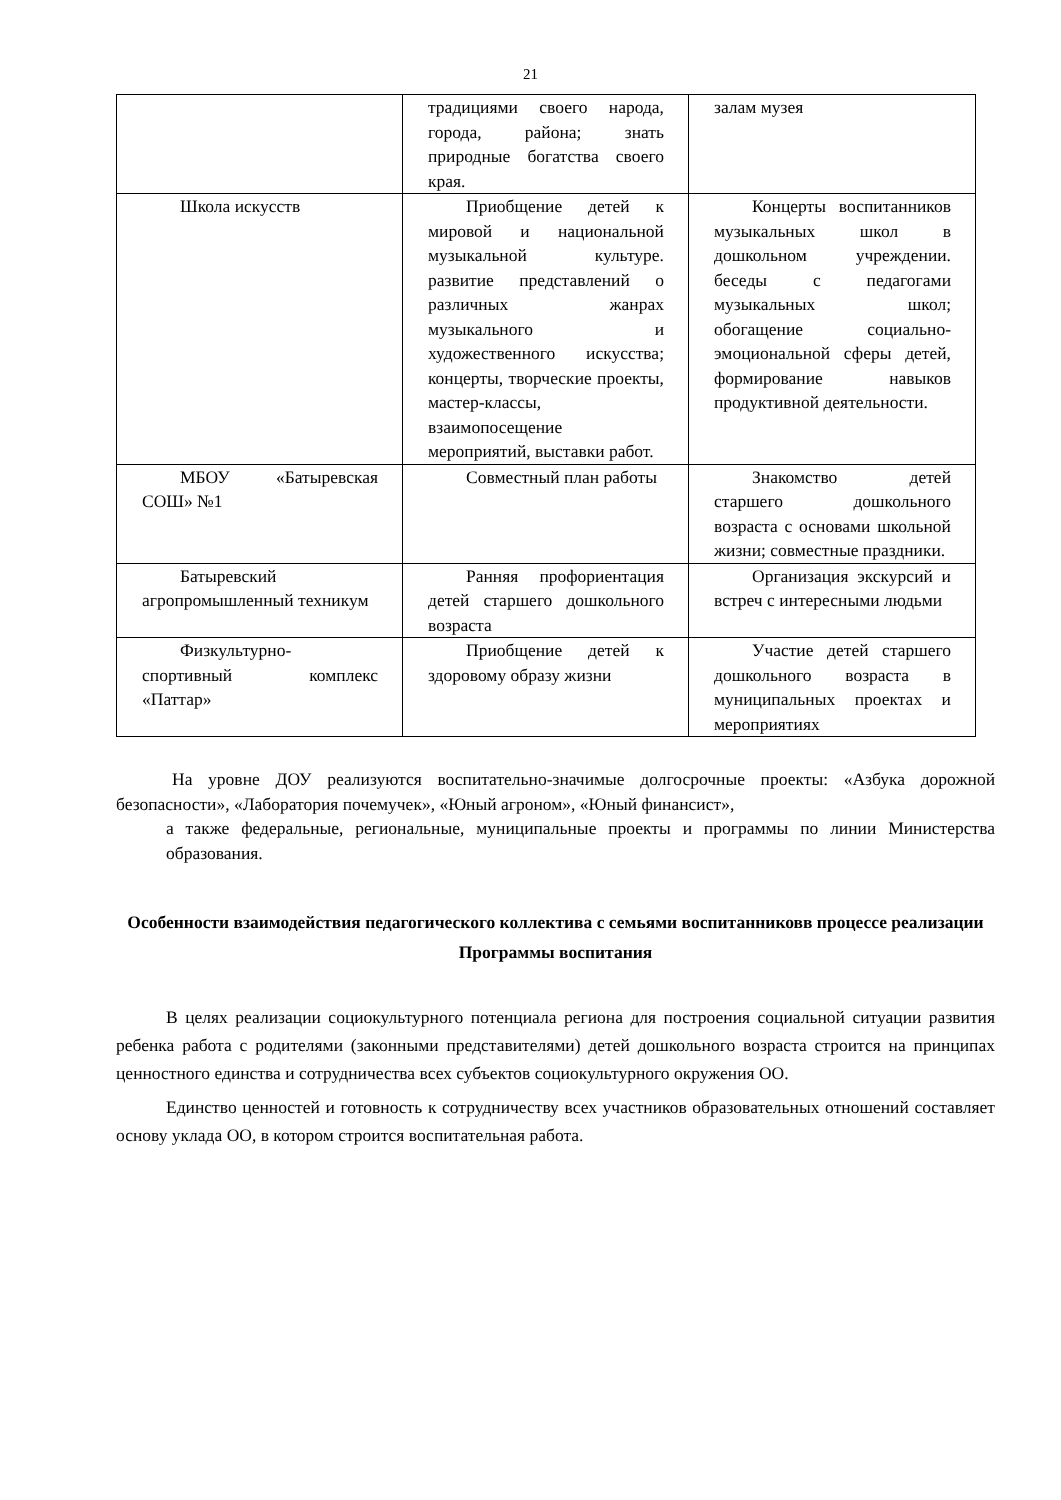21
| | традициями своего народа, города, района; знать природные богатства своего края. | залам музея |
| Школа искусств | Приобщение детей к мировой и национальной музыкальной культуре. развитие представлений о различных жанрах музыкального и художественного искусства; концерты, творческие проекты, мастер-классы, взаимопосещение мероприятий, выставки работ. | Концерты воспитанников музыкальных школ в дошкольном учреждении. беседы с педагогами музыкальных школ; обогащение социально-эмоциональной сферы детей, формирование навыков продуктивной деятельности. |
| МБОУ «Батыревская СОШ» №1 | Совместный план работы | Знакомство детей старшего дошкольного возраста с основами школьной жизни; совместные праздники. |
| Батыревский агропромышленный техникум | Ранняя профориентация детей старшего дошкольного возраста | Организация экскурсий и встреч с интересными людьми |
| Физкультурно-спортивный комплекс «Паттар» | Приобщение детей к здоровому образу жизни | Участие детей старшего дошкольного возраста в муниципальных проектах и мероприятиях |
На уровне ДОУ реализуются воспитательно-значимые долгосрочные проекты: «Азбука дорожной безопасности», «Лаборатория почемучек», «Юный агроном», «Юный финансист»,
а также федеральные, региональные, муниципальные проекты и программы по линии Министерства образования.
Особенности взаимодействия педагогического коллектива с семьями воспитанниковв процессе реализации Программы воспитания
В целях реализации социокультурного потенциала региона для построения социальной ситуации развития ребенка работа с родителями (законными представителями) детей дошкольного возраста строится на принципах ценностного единства и сотрудничества всех субъектов социокультурного окружения ОО.
Единство ценностей и готовность к сотрудничеству всех участников образовательных отношений составляет основу уклада ОО, в котором строится воспитательная работа.